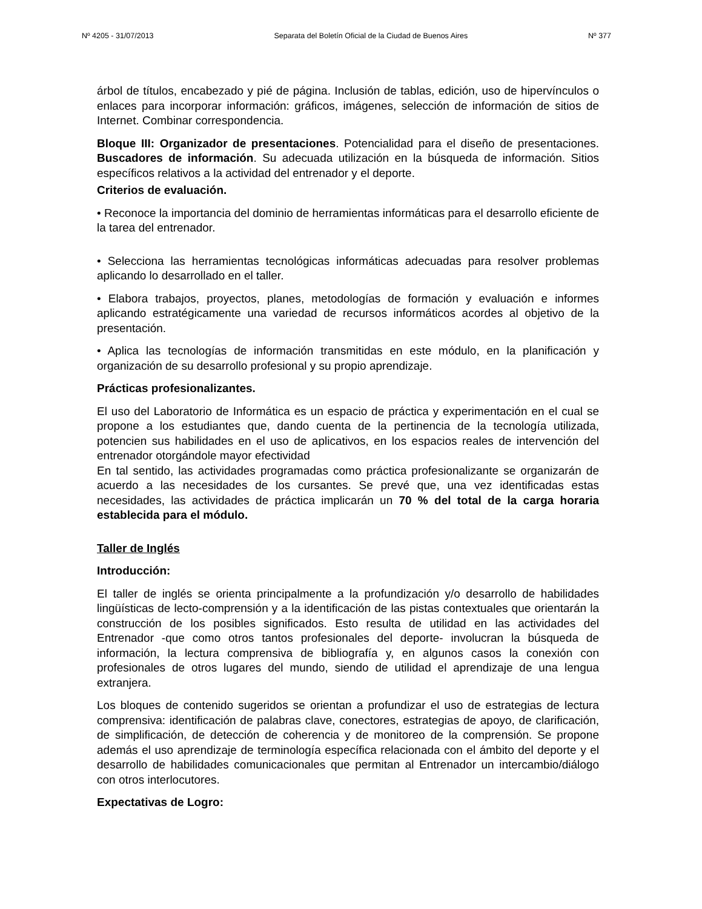Nº 4205 - 31/07/2013 Separata del Boletín Oficial de la Ciudad de Buenos Aires Nº 377
árbol de títulos, encabezado y pié de página. Inclusión de tablas, edición, uso de hipervínculos o enlaces para incorporar información: gráficos, imágenes, selección de información de sitios de Internet. Combinar correspondencia.
Bloque III: Organizador de presentaciones. Potencialidad para el diseño de presentaciones. Buscadores de información. Su adecuada utilización en la búsqueda de información. Sitios específicos relativos a la actividad del entrenador y el deporte.
Criterios de evaluación.
• Reconoce la importancia del dominio de herramientas informáticas para el desarrollo eficiente de la tarea del entrenador.
• Selecciona las herramientas tecnológicas informáticas adecuadas para resolver problemas aplicando lo desarrollado en el taller.
• Elabora trabajos, proyectos, planes, metodologías de formación y evaluación e informes aplicando estratégicamente una variedad de recursos informáticos acordes al objetivo de la presentación.
• Aplica las tecnologías de información transmitidas en este módulo, en la planificación y organización de su desarrollo profesional y su propio aprendizaje.
Prácticas profesionalizantes.
El uso del Laboratorio de Informática es un espacio de práctica y experimentación en el cual se propone a los estudiantes que, dando cuenta de la pertinencia de la tecnología utilizada, potencien sus habilidades en el uso de aplicativos, en los espacios reales de intervención del entrenador otorgándole mayor efectividad
En tal sentido, las actividades programadas como práctica profesionalizante se organizarán de acuerdo a las necesidades de los cursantes. Se prevé que, una vez identificadas estas necesidades, las actividades de práctica implicarán un 70 % del total de la carga horaria establecida para el módulo.
Taller de Inglés
Introducción:
El taller de inglés se orienta principalmente a la profundización y/o desarrollo de habilidades lingüísticas de lecto-comprensión y a la identificación de las pistas contextuales que orientarán la construcción de los posibles significados. Esto resulta de utilidad en las actividades del Entrenador -que como otros tantos profesionales del deporte- involucran la búsqueda de información, la lectura comprensiva de bibliografía y, en algunos casos la conexión con profesionales de otros lugares del mundo, siendo de utilidad el aprendizaje de una lengua extranjera.
Los bloques de contenido sugeridos se orientan a profundizar el uso de estrategias de lectura comprensiva: identificación de palabras clave, conectores, estrategias de apoyo, de clarificación, de simplificación, de detección de coherencia y de monitoreo de la comprensión. Se propone además el uso aprendizaje de terminología específica relacionada con el ámbito del deporte y el desarrollo de habilidades comunicacionales que permitan al Entrenador un intercambio/diálogo con otros interlocutores.
Expectativas de Logro: